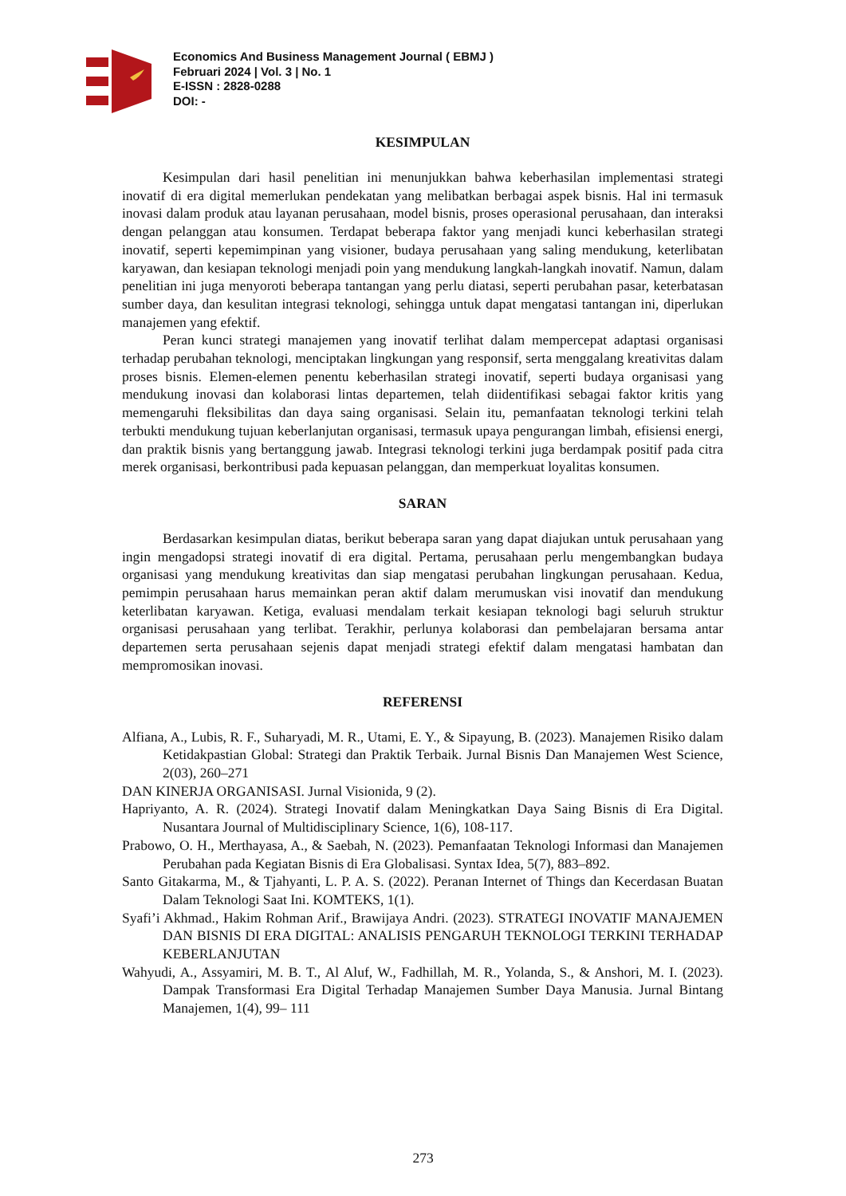Economics And Business Management Journal ( EBMJ )
Februari 2024 | Vol. 3 | No. 1
E-ISSN : 2828-0288
DOI: -
KESIMPULAN
Kesimpulan dari hasil penelitian ini menunjukkan bahwa keberhasilan implementasi strategi inovatif di era digital memerlukan pendekatan yang melibatkan berbagai aspek bisnis. Hal ini termasuk inovasi dalam produk atau layanan perusahaan, model bisnis, proses operasional perusahaan, dan interaksi dengan pelanggan atau konsumen. Terdapat beberapa faktor yang menjadi kunci keberhasilan strategi inovatif, seperti kepemimpinan yang visioner, budaya perusahaan yang saling mendukung, keterlibatan karyawan, dan kesiapan teknologi menjadi poin yang mendukung langkah-langkah inovatif. Namun, dalam penelitian ini juga menyoroti beberapa tantangan yang perlu diatasi, seperti perubahan pasar, keterbatasan sumber daya, dan kesulitan integrasi teknologi, sehingga untuk dapat mengatasi tantangan ini, diperlukan manajemen yang efektif.
Peran kunci strategi manajemen yang inovatif terlihat dalam mempercepat adaptasi organisasi terhadap perubahan teknologi, menciptakan lingkungan yang responsif, serta menggalang kreativitas dalam proses bisnis. Elemen-elemen penentu keberhasilan strategi inovatif, seperti budaya organisasi yang mendukung inovasi dan kolaborasi lintas departemen, telah diidentifikasi sebagai faktor kritis yang memengaruhi fleksibilitas dan daya saing organisasi. Selain itu, pemanfaatan teknologi terkini telah terbukti mendukung tujuan keberlanjutan organisasi, termasuk upaya pengurangan limbah, efisiensi energi, dan praktik bisnis yang bertanggung jawab. Integrasi teknologi terkini juga berdampak positif pada citra merek organisasi, berkontribusi pada kepuasan pelanggan, dan memperkuat loyalitas konsumen.
SARAN
Berdasarkan kesimpulan diatas, berikut beberapa saran yang dapat diajukan untuk perusahaan yang ingin mengadopsi strategi inovatif di era digital. Pertama, perusahaan perlu mengembangkan budaya organisasi yang mendukung kreativitas dan siap mengatasi perubahan lingkungan perusahaan. Kedua, pemimpin perusahaan harus memainkan peran aktif dalam merumuskan visi inovatif dan mendukung keterlibatan karyawan. Ketiga, evaluasi mendalam terkait kesiapan teknologi bagi seluruh struktur organisasi perusahaan yang terlibat. Terakhir, perlunya kolaborasi dan pembelajaran bersama antar departemen serta perusahaan sejenis dapat menjadi strategi efektif dalam mengatasi hambatan dan mempromosikan inovasi.
REFERENSI
Alfiana, A., Lubis, R. F., Suharyadi, M. R., Utami, E. Y., & Sipayung, B. (2023). Manajemen Risiko dalam Ketidakpastian Global: Strategi dan Praktik Terbaik. Jurnal Bisnis Dan Manajemen West Science, 2(03), 260–271
DAN KINERJA ORGANISASI. Jurnal Visionida, 9 (2).
Hapriyanto, A. R. (2024). Strategi Inovatif dalam Meningkatkan Daya Saing Bisnis di Era Digital. Nusantara Journal of Multidisciplinary Science, 1(6), 108-117.
Prabowo, O. H., Merthayasa, A., & Saebah, N. (2023). Pemanfaatan Teknologi Informasi dan Manajemen Perubahan pada Kegiatan Bisnis di Era Globalisasi. Syntax Idea, 5(7), 883–892.
Santo Gitakarma, M., & Tjahyanti, L. P. A. S. (2022). Peranan Internet of Things dan Kecerdasan Buatan Dalam Teknologi Saat Ini. KOMTEKS, 1(1).
Syafi’i Akhmad., Hakim Rohman Arif., Brawijaya Andri. (2023). STRATEGI INOVATIF MANAJEMEN DAN BISNIS DI ERA DIGITAL: ANALISIS PENGARUH TEKNOLOGI TERKINI TERHADAP KEBERLANJUTAN
Wahyudi, A., Assyamiri, M. B. T., Al Aluf, W., Fadhillah, M. R., Yolanda, S., & Anshori, M. I. (2023). Dampak Transformasi Era Digital Terhadap Manajemen Sumber Daya Manusia. Jurnal Bintang Manajemen, 1(4), 99– 111
273